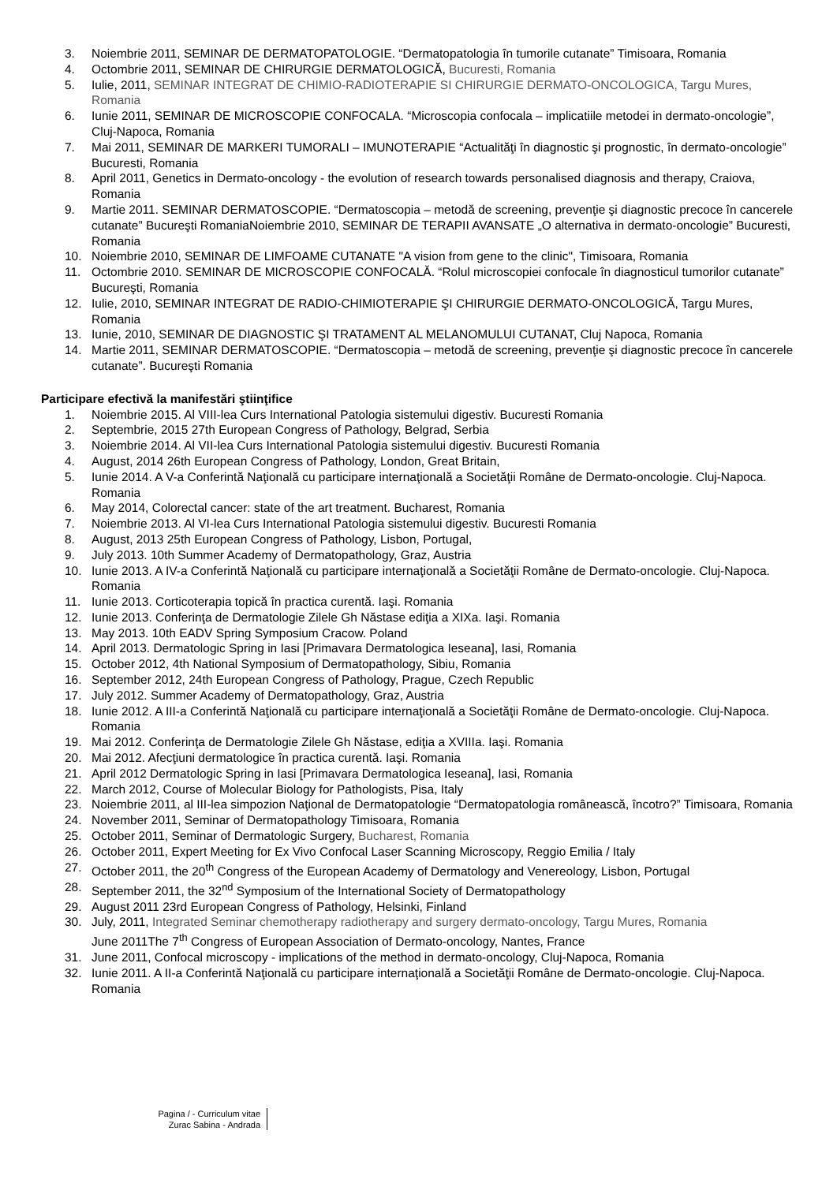3. Noiembrie 2011, SEMINAR DE DERMATOPATOLOGIE. “Dermatopatologia în tumorile cutanate” Timisoara, Romania
4. Octombrie 2011, SEMINAR DE CHIRURGIE DERMATOLOGICĂ, Bucuresti, Romania
5. Iulie, 2011, SEMINAR INTEGRAT DE CHIMIO-RADIOTERAPIE SI CHIRURGIE DERMATO-ONCOLOGICA, Targu Mures, Romania
6. Iunie 2011, SEMINAR DE MICROSCOPIE CONFOCALA. “Microscopia confocala – implicatiile metodei in dermato-oncologie”, Cluj-Napoca, Romania
7. Mai 2011, SEMINAR DE MARKERI TUMORALI – IMUNOTERAPIE “Actualităţi în diagnostic şi prognostic, în dermato-oncologie” Bucuresti, Romania
8. April 2011, Genetics in Dermato-oncology - the evolution of research towards personalised diagnosis and therapy, Craiova, Romania
9. Martie 2011. SEMINAR DERMATOSCOPIE. “Dermatoscopia – metodă de screening, prevenţie şi diagnostic precoce în cancerele cutanate” Bucureşti RomaniaNoiembrie 2010, SEMINAR DE TERAPII AVANSATE „O alternativa in dermato-oncologie” Bucuresti, Romania
10. Noiembrie 2010, SEMINAR DE LIMFOAME CUTANATE "A vision from gene to the clinic", Timisoara, Romania
11. Octombrie 2010. SEMINAR DE MICROSCOPIE CONFOCALĂ. “Rolul microscopiei confocale în diagnosticul tumorilor cutanate” Bucureşti, Romania
12. Iulie, 2010, SEMINAR INTEGRAT DE RADIO-CHIMIOTERAPIE ŞI CHIRURGIE DERMATO-ONCOLOGICĂ, Targu Mures, Romania
13. Iunie, 2010, SEMINAR DE DIAGNOSTIC ŞI TRATAMENT AL MELANOMULUI CUTANAT, Cluj Napoca, Romania
14. Martie 2011, SEMINAR DERMATOSCOPIE. “Dermatoscopia – metodă de screening, prevenţie şi diagnostic precoce în cancerele cutanate”. Bucureşti Romania
Participare efectivă la manifestări ştiinţifice
1. Noiembrie 2015. Al VIII-lea Curs International Patologia sistemului digestiv. Bucuresti Romania
2. Septembrie, 2015 27th European Congress of Pathology, Belgrad, Serbia
3. Noiembrie 2014. Al VII-lea Curs International Patologia sistemului digestiv. Bucuresti Romania
4. August, 2014 26th European Congress of Pathology, London, Great Britain,
5. Iunie 2014. A V-a Conferintă Naţională cu participare internaţională a Societăţii Române de Dermato-oncologie. Cluj-Napoca. Romania
6. May 2014, Colorectal cancer: state of the art treatment. Bucharest, Romania
7. Noiembrie 2013. Al VI-lea Curs International Patologia sistemului digestiv. Bucuresti Romania
8. August, 2013 25th European Congress of Pathology, Lisbon, Portugal,
9. July 2013. 10th Summer Academy of Dermatopathology, Graz, Austria
10. Iunie 2013. A IV-a Conferintă Naţională cu participare internaţională a Societăţii Române de Dermato-oncologie. Cluj-Napoca. Romania
11. Iunie 2013. Corticoterapia topică în practica curentă. Iaşi. Romania
12. Iunie 2013. Conferinţa de Dermatologie Zilele Gh Năstase ediţia a XIXa. Iaşi. Romania
13. May 2013. 10th EADV Spring Symposium Cracow. Poland
14. April 2013. Dermatologic Spring in Iasi [Primavara Dermatologica Ieseana], Iasi, Romania
15. October 2012, 4th National Symposium of Dermatopathology, Sibiu, Romania
16. September 2012, 24th European Congress of Pathology, Prague, Czech Republic
17. July 2012. Summer Academy of Dermatopathology, Graz, Austria
18. Iunie 2012. A III-a Conferintă Naţională cu participare internaţională a Societăţii Române de Dermato-oncologie. Cluj-Napoca. Romania
19. Mai 2012. Conferinţa de Dermatologie Zilele Gh Năstase, ediţia a XVIIIa. Iaşi. Romania
20. Mai 2012. Afecţiuni dermatologice în practica curentă. Iaşi. Romania
21. April 2012 Dermatologic Spring in Iasi [Primavara Dermatologica Ieseana], Iasi, Romania
22. March 2012, Course of Molecular Biology for Pathologists, Pisa, Italy
23. Noiembrie 2011, al III-lea simpozion Naţional de Dermatopatologie “Dermatopatologia românească, încotro?” Timisoara, Romania
24. November 2011, Seminar of Dermatopathology Timisoara, Romania
25. October 2011, Seminar of Dermatologic Surgery, Bucharest, Romania
26. October 2011, Expert Meeting for Ex Vivo Confocal Laser Scanning Microscopy, Reggio Emilia / Italy
27. October 2011, the 20<sup>th</sup> Congress of the European Academy of Dermatology and Venereology, Lisbon, Portugal
28. September 2011, the 32<sup>nd</sup> Symposium of the International Society of Dermatopathology
29. August 2011 23rd European Congress of Pathology, Helsinki, Finland
30. July, 2011, Integrated Seminar chemotherapy radiotherapy and surgery dermato-oncology, Targu Mures, Romania
June 2011The 7<sup>th</sup> Congress of European Association of Dermato-oncology, Nantes, France
31. June 2011, Confocal microscopy - implications of the method in dermato-oncology, Cluj-Napoca, Romania
32. Iunie 2011. A II-a Conferintă Naţională cu participare internaţională a Societăţii Române de Dermato-oncologie. Cluj-Napoca. Romania
Pagina / - Curriculum vitae
Zurac Sabina - Andrada